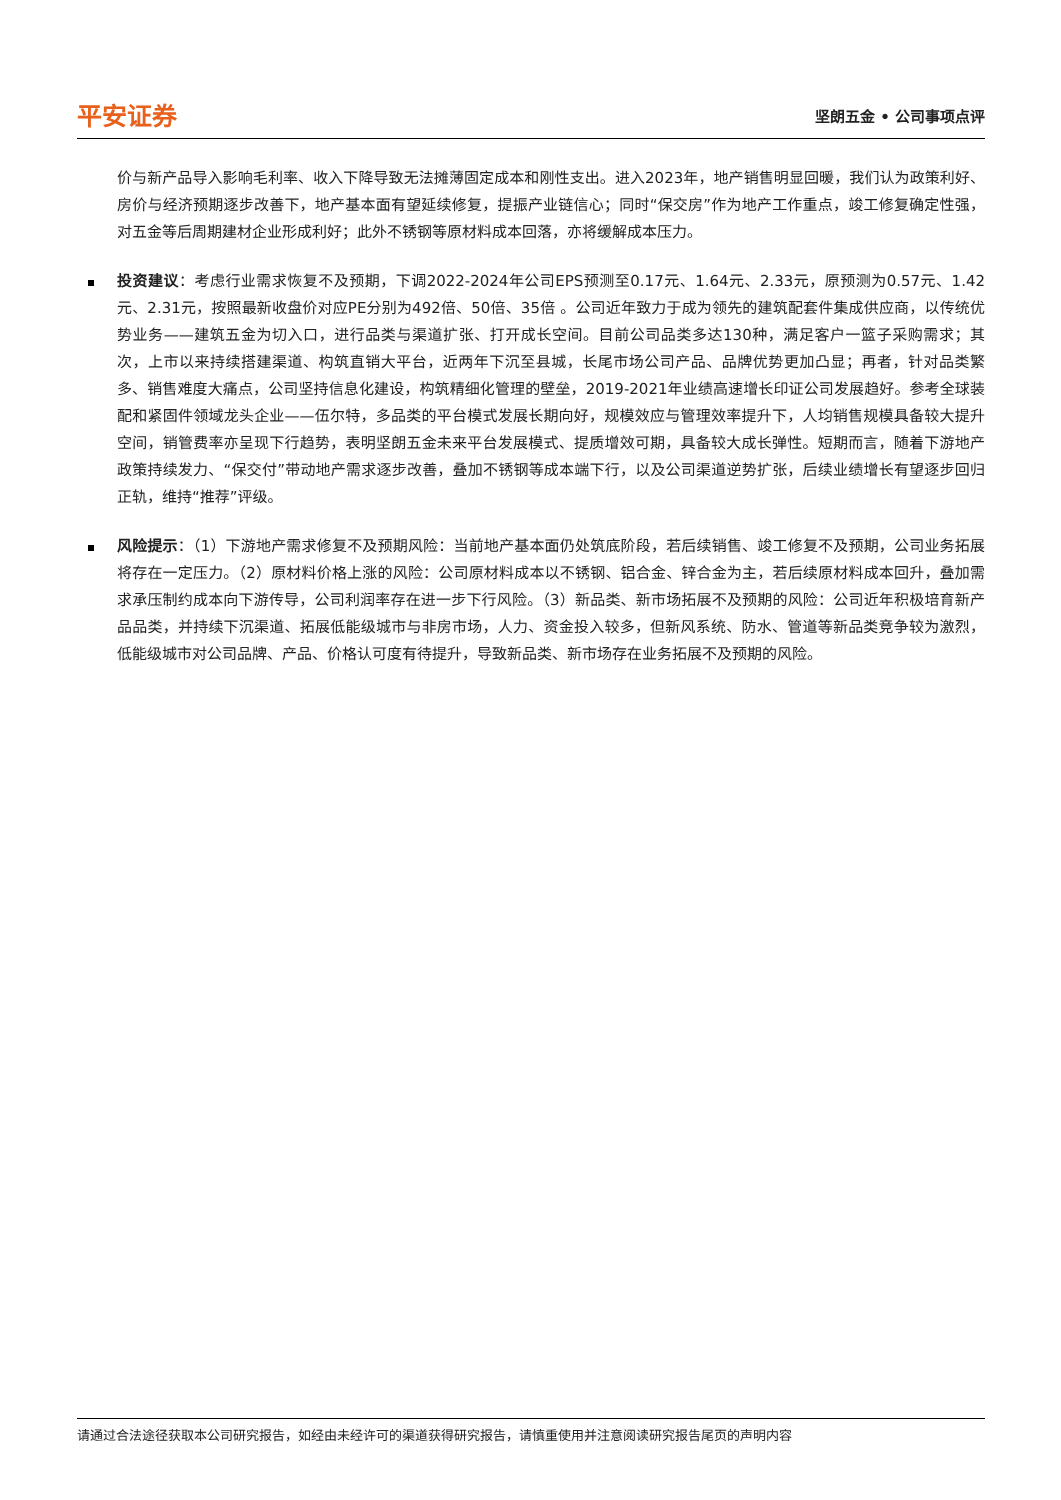平安证券
坚朗五金 • 公司事项点评
价与新产品导入影响毛利率、收入下降导致无法摊薄固定成本和刚性支出。进入2023年，地产销售明显回暖，我们认为政策利好、房价与经济预期逐步改善下，地产基本面有望延续修复，提振产业链信心；同时“保交房”作为地产工作重点，竣工修复确定性强，对五金等后周期建材企业形成利好；此外不锈钢等原材料成本回落，亦将缓解成本压力。
投资建议：考虑行业需求恢复不及预期，下调2022-2024年公司EPS预测至0.17元、1.64元、2.33元，原预测为0.57元、1.42元、2.31元，按照最新收盘价对应PE分别为492倍、50倍、35倍 。公司近年致力于成为领先的建筑配套件集成供应商，以传统优势业务——建筑五金为切入口，进行品类与渠道扩张、打开成长空间。目前公司品类多达130种，满足客户一篮子采购需求；其次，上市以来持续搭建渠道、构筑直销大平台，近两年下沉至县城，长尾市场公司产品、品牌优势更加凸显；再者，针对品类繁多、销售难度大痛点，公司坚持信息化建设，构筑精细化管理的壁垒，2019-2021年业绩高速增长印证公司发展趋好。参考全球装配和紧固件领域龙头企业——伍尔特，多品类的平台模式发展长期向好，规模效应与管理效率提升下，人均销售规模具备较大提升空间，销管费率亦呈现下行趋势，表明坚朗五金未来平台发展模式、提质增效可期，具备较大成长弹性。短期而言，随着下游地产政策持续发力、“保交付”带动地产需求逐步改善，叠加不锈钢等成本端下行，以及公司渠道逆势扩张，后续业绩增长有望逐步回归正轨，维持“推荐”评级。
风险提示：（1）下游地产需求修复不及预期风险：当前地产基本面仍处筑底阶段，若后续销售、竣工修复不及预期，公司业务拓展将存在一定压力。（2）原材料价格上涨的风险：公司原材料成本以不锈钢、铝合金、锌合金为主，若后续原材料成本回升，叠加需求承压制约成本向下游传导，公司利润率存在进一步下行风险。（3）新品类、新市场拓展不及预期的风险：公司近年积极培育新产品品类，并持续下沉渠道、拓展低能级城市与非房市场，人力、资金投入较多，但新风系统、防水、管道等新品类竞争较为激烈，低能级城市对公司品牌、产品、价格认可度有待提升，导致新品类、新市场存在业务拓展不及预期的风险。
请通过合法途径获取本公司研究报告，如经由未经许可的渠道获得研究报告，请慎重使用并注意阅读研究报告尾页的声明内容